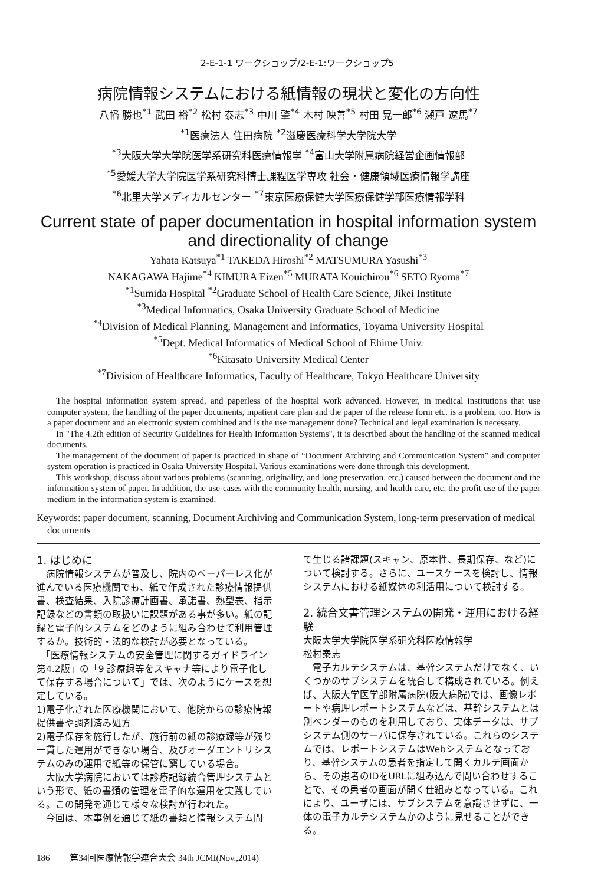2-E-1-1 ワークショップ/2-E-1:ワークショップ5
病院情報システムにおける紙情報の現状と変化の方向性
八幡 勝也<sup>*1</sup> 武田 裕<sup>*2</sup> 松村 泰志<sup>*3</sup> 中川 肇<sup>*4</sup> 木村 映善<sup>*5</sup> 村田 晃一郎<sup>*6</sup> 瀬戸 遼馬<sup>*7</sup>
<sup>*1</sup>医療法人 住田病院 <sup>*2</sup>滋慶医療科学大学院大学
<sup>*3</sup>大阪大学大学院医学系研究科医療情報学 <sup>*4</sup>富山大学附属病院経営企画情報部
<sup>*5</sup>愛媛大学大学院医学系研究科博士課程医学専攻 社会・健康領域医療情報学講座
<sup>*6</sup>北里大学メディカルセンター <sup>*7</sup>東京医療保健大学医療保健学部医療情報学科
Current state of paper documentation in hospital information system
and directionality of change
Yahata Katsuya<sup>*1</sup> TAKEDA Hiroshi<sup>*2</sup> MATSUMURA Yasushi<sup>*3</sup>
NAKAGAWA Hajime<sup>*4</sup> KIMURA Eizen<sup>*5</sup> MURATA Kouichirou<sup>*6</sup> SETO Ryoma<sup>*7</sup>
<sup>*1</sup>Sumida Hospital <sup>*2</sup>Graduate School of Health Care Science, Jikei Institute
<sup>*3</sup>Medical Informatics, Osaka University Graduate School of Medicine
<sup>*4</sup>Division of Medical Planning, Management and Informatics, Toyama University Hospital
<sup>*5</sup>Dept. Medical Informatics of Medical School of Ehime Univ.
<sup>*6</sup>Kitasato University Medical Center
<sup>*7</sup>Division of Healthcare Informatics, Faculty of Healthcare, Tokyo Healthcare University
The hospital information system spread, and paperless of the hospital work advanced. However, in medical institutions that use computer system, the handling of the paper documents, inpatient care plan and the paper of the release form etc. is a problem, too. How is a paper document and an electronic system combined and is the use management done? Technical and legal examination is necessary.
In "The 4.2th edition of Security Guidelines for Health Information Systems", it is described about the handling of the scanned medical documents.
The management of the document of paper is practiced in shape of “Document Archiving and Communication System” and computer system operation is practiced in Osaka University Hospital. Various examinations were done through this development.
This workshop, discuss about various problems (scanning, originality, and long preservation, etc.) caused between the document and the information system of paper. In addition, the use-cases with the community health, nursing, and health care, etc. the profit use of the paper medium in the information system is examined.
Keywords: paper document, scanning, Document Archiving and Communication System, long-term preservation of medical documents
1. はじめに
　病院情報システムが普及し、院内のペーパーレス化が進んでいる医療機関でも、紙で作成された診療情報提供書、検査結果、入院診療計画書、承諾書、熱型表、指示記録などの書類の取扱いに課題がある事が多い。紙の記録と電子的システムをどのように組み合わせて利用管理するか。技術的・法的な検討が必要となっている。
　「医療情報システムの安全管理に関するガイドライン 第4.2版」の「9 診療録等をスキャナ等により電子化して保存する場合について」では、次のようにケースを想定している。
1)電子化された医療機関において、他院からの診療情報提供書や調剤済み処方
2)電子保存を施行したが、施行前の紙の診療録等が残り一貫した運用ができない場合、及びオーダエントリシステムのみの運用で紙等の保管に窮している場合。
　大阪大学病院においては診療記録統合管理システムという形で、紙の書類の管理を電子的な運用を実践している。この開発を通じて様々な検討が行われた。
　今回は、本事例を通じて紙の書類と情報システム間
で生じる諸課題(スキャン、原本性、長期保存、など)について検討する。さらに、ユースケースを検討し、情報システムにおける紙媒体の利活用について検討する。
2. 統合文書管理システムの開発・運用における経験
大阪大学大学院医学系研究科医療情報学
松村泰志
　電子カルテシステムは、基幹システムだけでなく、いくつかのサブシステムを統合して構成されている。例えば、大阪大学医学部附属病院(阪大病院)では、画像レポートや病理レポートシステムなどは、基幹システムとは別ベンダーのものを利用しており、実体データは、サブシステム側のサーバに保存されている。これらのシステムでは、レポートシステムはWebシステムとなっており、基幹システムの患者を指定して開くカルテ画面から、その患者のIDをURLに組み込んで問い合わせすることで、その患者の画面が開く仕組みとなっている。これにより、ユーザには、サブシステムを意識させずに、一体の電子カルテシステムかのように見せることができる。
186 第34回医療情報学連合大会 34th JCMI(Nov.,2014)